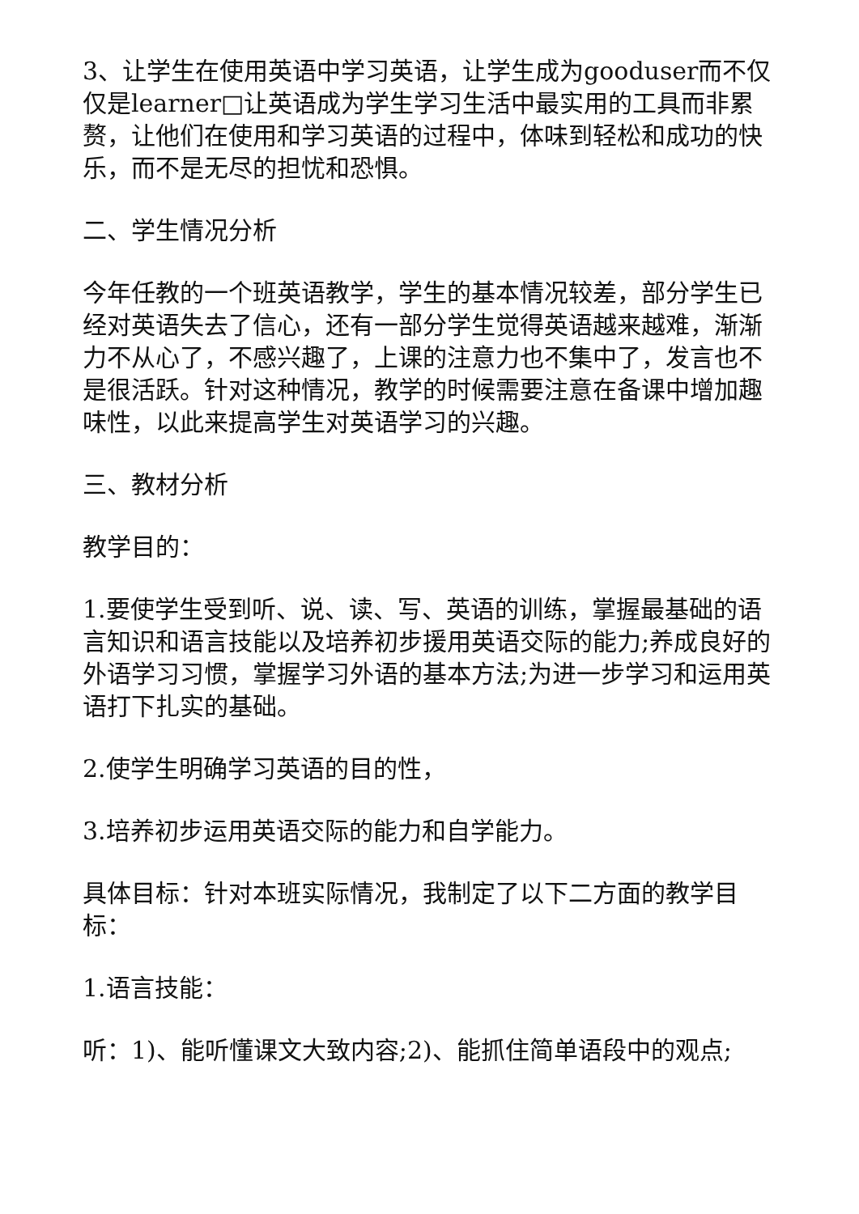3、让学生在使用英语中学习英语，让学生成为gooduser而不仅仅是learner□让英语成为学生学习生活中最实用的工具而非累赘，让他们在使用和学习英语的过程中，体味到轻松和成功的快乐，而不是无尽的担忧和恐惧。
二、学生情况分析
今年任教的一个班英语教学，学生的基本情况较差，部分学生已经对英语失去了信心，还有一部分学生觉得英语越来越难，渐渐力不从心了，不感兴趣了，上课的注意力也不集中了，发言也不是很活跃。针对这种情况，教学的时候需要注意在备课中增加趣味性，以此来提高学生对英语学习的兴趣。
三、教材分析
教学目的：
1.要使学生受到听、说、读、写、英语的训练，掌握最基础的语言知识和语言技能以及培养初步援用英语交际的能力;养成良好的外语学习习惯，掌握学习外语的基本方法;为进一步学习和运用英语打下扎实的基础。
2.使学生明确学习英语的目的性，
3.培养初步运用英语交际的能力和自学能力。
具体目标：针对本班实际情况，我制定了以下二方面的教学目标：
1.语言技能：
听：1)、能听懂课文大致内容;2)、能抓住简单语段中的观点;